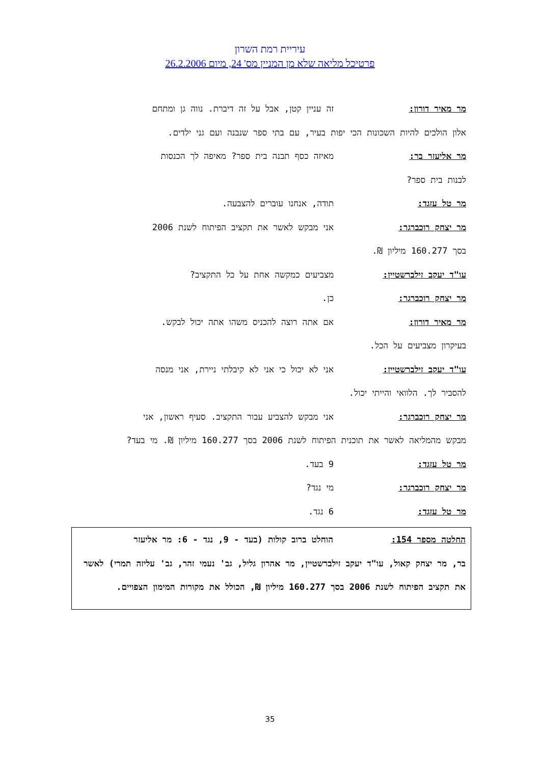עיריית רמת השרון
פרטיכל מליאה שלא מן המניין מס' 24, מיום 26.2.2006
מר מאיר דורון: זה עניין קטן, אבל על זה דיברת. נווה גן ומתחם
אלון הולכים להיות השכונות הכי יפות בעיר, עם בתי ספר שנבנה ועם גני ילדים.
מר אליעזר בר: מאיזה כסף תבנה בית ספר? מאיפה לך הכנסות
לבנות בית ספר?
מר טל עזגד: תודה, אנחנו עוברים להצבעה.
מר יצחק רוכברגר: אני מבקש לאשר את תקציב הפיתוח לשנת 2006
בסך 160.277 מיליון ₪.
עו"ד יעקב זילברשטיין: מצביעים כמקשה אחת על כל התקציב?
מר יצחק רוכברגר: כן.
מר מאיר דורון: אם אתה רוצה להכניס משהו אתה יכול לבקש.
בעיקרון מצביעים על הכל.
עו"ד יעקב זילברשטיין: אני לא יכול כי אני לא קיבלתי ניירת, אני מנסה
להסביר לך. הלוואי והייתי יכול.
מר יצחק רוכברגר: אני מבקש להצביע עבור התקציב. סעיף ראשון, אני
מבקש מהמליאה לאשר את תוכנית הפיתוח לשנת 2006 בסך 160.277 מיליון ₪. מי בעד?
מר טל עזגד: 9 בעד.
מר יצחק רוכברגר: מי נגד?
מר טל עזגד: 6 נגד.
החלטה מספר 154: הוחלט ברוב קולות (בעד - 9, נגד - 6: מר אליעזר
בר, מר יצחק קאול, עו"ד יעקב זילברשטיין, מר אהרון גליל, גב' נעמי זהר, גב' עליזה תמרי) לאשר את תקציב הפיתוח לשנת 2006 בסך 160.277 מיליון ₪, הכולל את מקורות המימון הצפויים.
35